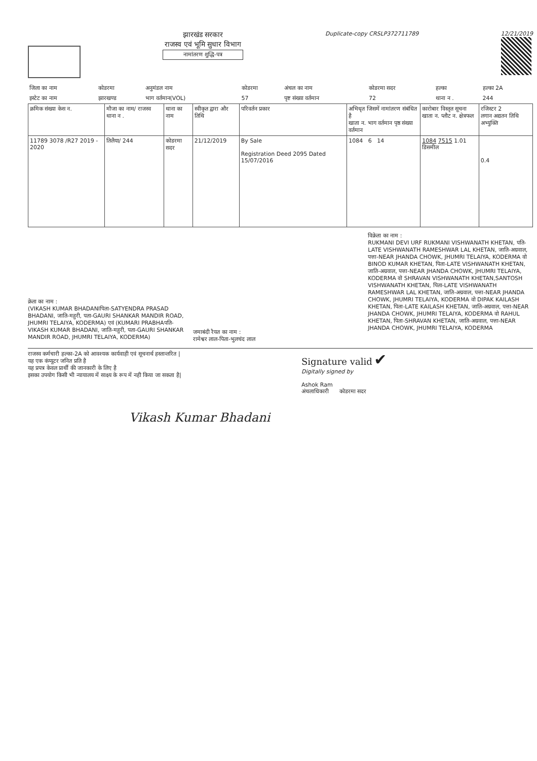झारखंड सरकार
राजस्व एवं भूमि सुधार विभाग
नामांतरण शुद्धि-पत्र
Duplicate-copy CRSLP372711789 12/21/2019
| जिला का नाम | कोडरमा | अनुमंडल नाम | कोडरमा | अंचल का नाम | कोडरमा सदर | हल्का | हल्का 2A |
| इस्टेट का नाम | झारखण्ड | भाग वर्तमान(VOL) | 57 | पृष्ट संख्या वर्तमान | 72 | थाना न . | 244 |
| क्रमिक संख्या केस न. | मौजा का नाम/ राजस्व थाना न . | थाना का नाम | स्वीकृत द्वारा और तिथि | परिवर्तन प्रकार | अभिधृत जिसमें नामांतरण संबंधित है खाता न. भाग वर्तमान पृष्ठ संख्या वर्तमान | कारोबार विस्तृत सूचना खाता न. प्लौट न. क्षेत्रफल | रजिस्टर 2 लगान अद्यतन तिथि अभ्युक्ति |
| --- | --- | --- | --- | --- | --- | --- | --- |
| 11789 3078 /R27 2019 - 2020 | तिलैया/ 244 | कोडरमा सदर | 21/12/2019 | By Sale Registration Deed 2095 Dated 15/07/2016 | 1084 6 14 | 1084 7515 1.01 डिसमील | 0.4 |
क्रेता का नाम :
(VIKASH KUMAR BHADANIपिता-SATYENDRA PRASAD BHADANI, जाति-महुरी, पता-GAURI SHANKAR MANDIR ROAD, JHUMRI TELAIYA, KODERMA) एवं (KUMARI PRABHAपति-VIKASH KUMAR BHADANI, जाति-महुरी, पता-GAURI SHANKAR MANDIR ROAD, JHUMRI TELAIYA, KODERMA)
जमाबंदी रैयत का नाम :
रामेश्वर लाल-पिता-भुलचंद लाल
विक्रेता का नाम :
RUKMANI DEVI URF RUKMANI VISHWANATH KHETAN, पति-LATE VISHWANATH RAMESHWAR LAL KHETAN, जाति-अग्रवाल, पत्ता-NEAR JHANDA CHOWK, JHUMRI TELAIYA, KODERMA वो BINOD KUMAR KHETAN, पिता-LATE VISHWANATH KHETAN, जाति-अग्रवाल, पत्ता-NEAR JHANDA CHOWK, JHUMRI TELAIYA, KODERMA वो SHRAVAN VISHWANATH KHETAN,SANTOSH VISHWANATH KHETAN, पिता-LATE VISHWANATH RAMESHWAR LAL KHETAN, जाति-अग्रवाल, पत्ता-NEAR JHANDA CHOWK, JHUMRI TELAIYA, KODERMA वो DIPAK KAILASH KHETAN, पिता-LATE KAILASH KHETAN, जाति-अग्रवाल, पत्ता-NEAR JHANDA CHOWK, JHUMRI TELAIYA, KODERMA वो RAHUL KHETAN, पिता-SHRAVAN KHETAN, जाति-अग्रवाल, पत्ता-NEAR JHANDA CHOWK, JHUMRI TELAIYA, KODERMA
राजस्व कर्मचारी हल्का-2A को आवश्यक कार्यवाही एवं सूचनार्थ हस्तान्तरित |
यह एक कंप्यूटर जनित प्रति है
यह प्रपत्र केवल प्रार्थी की जानकारी के लिए है
इसका उपयोग किसी भी न्यायालय में साक्ष्य के रूप में नही किया जा सकता है|
Signature valid ✔
Digitally signed by
Ashok Ram
अंचलाधिकारी कोडरमा सदर
Vikash Kumar Bhadani